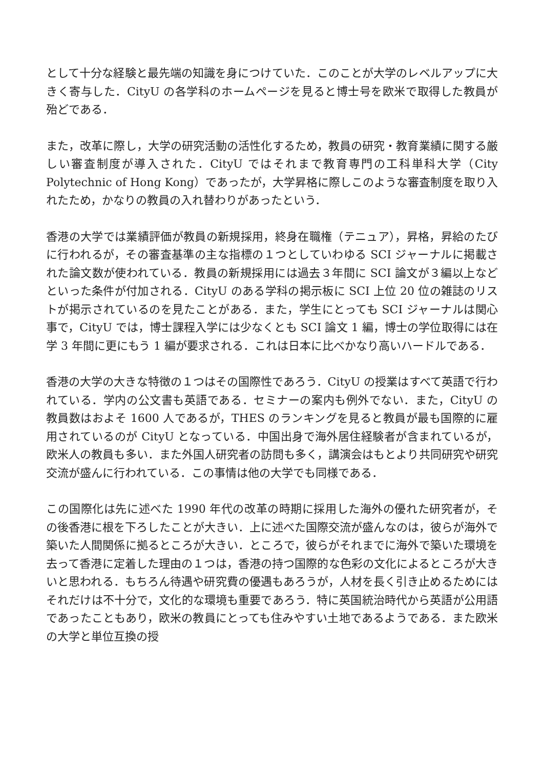として十分な経験と最先端の知識を身につけていた．このことが大学のレベルアップに大きく寄与した．CityU の各学科のホームページを見ると博士号を欧米で取得した教員が殆どである．
また，改革に際し，大学の研究活動の活性化するため，教員の研究・教育業績に関する厳しい審査制度が導入された．CityU ではそれまで教育専門の工科単科大学（City Polytechnic of Hong Kong）であったが，大学昇格に際しこのような審査制度を取り入れたため，かなりの教員の入れ替わりがあったという．
香港の大学では業績評価が教員の新規採用，終身在職権（テニュア），昇格，昇給のたびに行われるが，その審査基準の主な指標の１つとしていわゆる SCI ジャーナルに掲載された論文数が使われている．教員の新規採用には過去３年間に SCI 論文が３編以上などといった条件が付加される．CityU のある学科の掲示板に SCI 上位 20 位の雑誌のリストが掲示されているのを見たことがある．また，学生にとっても SCI ジャーナルは関心事で，CityU では，博士課程入学には少なくとも SCI 論文 1 編，博士の学位取得には在学 3 年間に更にもう 1 編が要求される．これは日本に比べかなり高いハードルである．
香港の大学の大きな特徴の１つはその国際性であろう．CityU の授業はすべて英語で行われている．学内の公文書も英語である．セミナーの案内も例外でない．また，CityU の教員数はおよそ 1600 人であるが，THES のランキングを見ると教員が最も国際的に雇用されているのが CityU となっている．中国出身で海外居住経験者が含まれているが，欧米人の教員も多い．また外国人研究者の訪問も多く，講演会はもとより共同研究や研究交流が盛んに行われている．この事情は他の大学でも同様である．
この国際化は先に述べた 1990 年代の改革の時期に採用した海外の優れた研究者が，その後香港に根を下ろしたことが大きい．上に述べた国際交流が盛んなのは，彼らが海外で築いた人間関係に拠るところが大きい．ところで，彼らがそれまでに海外で築いた環境を去って香港に定着した理由の１つは，香港の持つ国際的な色彩の文化によるところが大きいと思われる．もちろん待遇や研究費の優遇もあろうが，人材を長く引き止めるためにはそれだけは不十分で，文化的な環境も重要であろう．特に英国統治時代から英語が公用語であったこともあり，欧米の教員にとっても住みやすい土地であるようである．また欧米の大学と単位互換の授